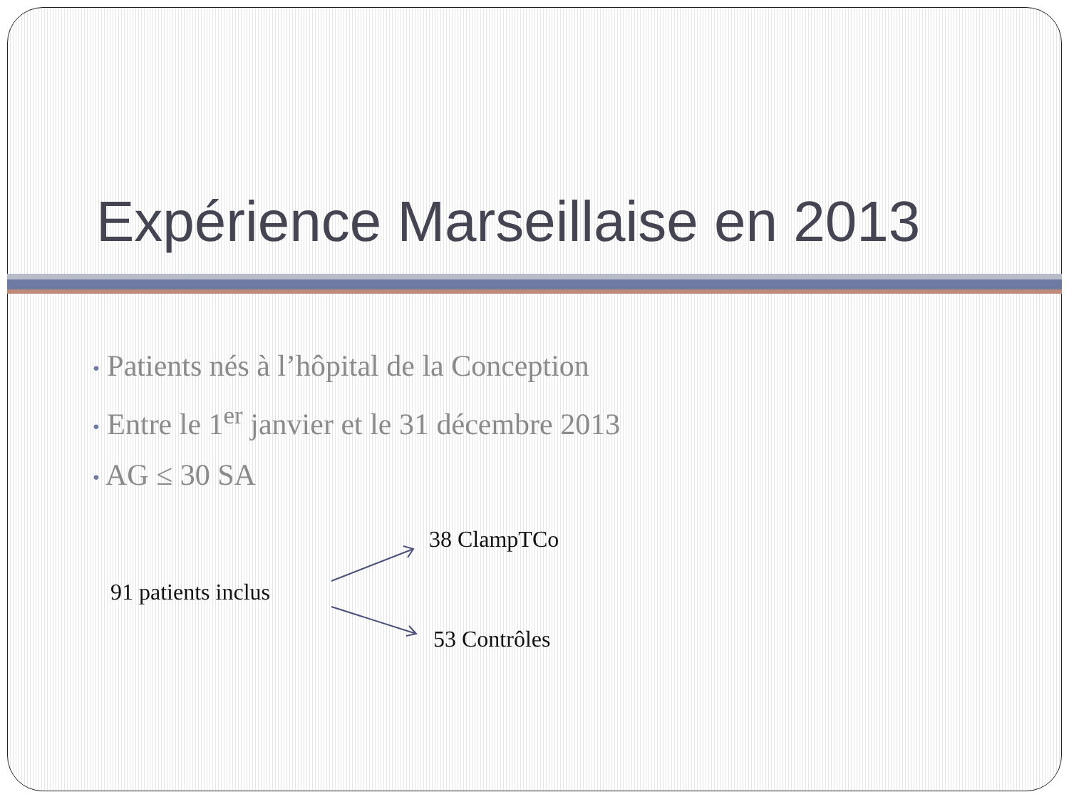Expérience Marseillaise en 2013
• Patients nés à l’hôpital de la Conception
• Entre le 1<sup>er</sup> janvier et le 31 décembre 2013
• AG ≤ 30 SA
38 ClampTCo
91 patients inclus
53 Contrôles